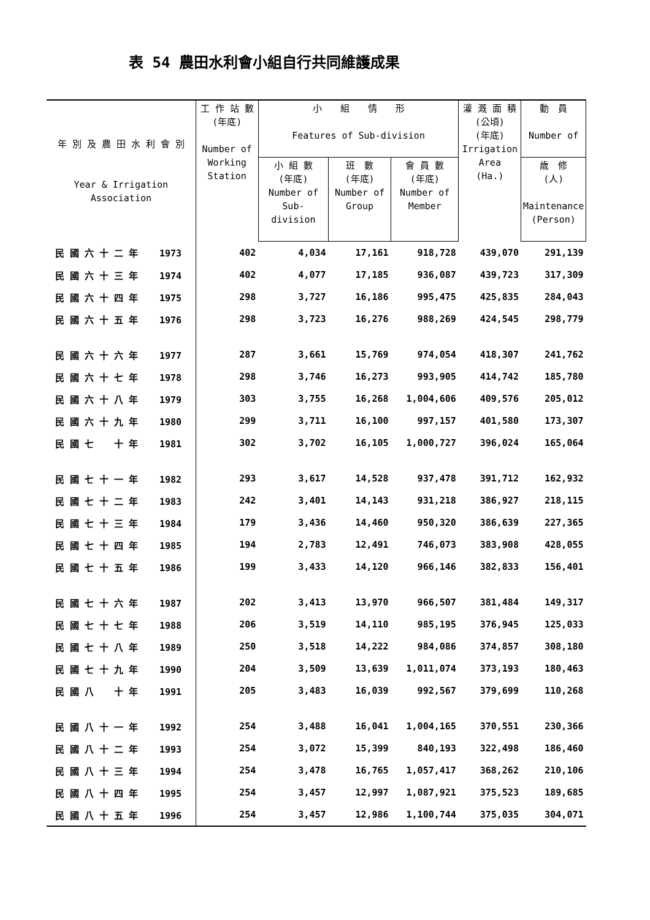表 54 農田水利會小組自行共同維護成果
| 年 別 及 農 田 水 利 會 別 Year & Irrigation Association | 工 作 站 數 (年底) Number of Working Station | 小 組 情 形 Features of Sub-division | | | 灌 溉 面 積 (公頃) (年底) Irrigation Area (Ha.) | 動 員 Number of |
| --- | --- | --- | --- | --- | --- | --- |
| | | 小 組 數 (年底) Number of Sub- division | 班 數 (年底) Number of Group | 會 員 數 (年底) Number of Member | | 歲 修 (人) Maintenance (Person) |
| 民 國 六 十 二 年 1973 | 402 | 4,034 | 17,161 | 918,728 | 439,070 | 291,139 |
| 民 國 六 十 三 年 1974 | 402 | 4,077 | 17,185 | 936,087 | 439,723 | 317,309 |
| 民 國 六 十 四 年 1975 | 298 | 3,727 | 16,186 | 995,475 | 425,835 | 284,043 |
| 民 國 六 十 五 年 1976 | 298 | 3,723 | 16,276 | 988,269 | 424,545 | 298,779 |
| 民 國 六 十 六 年 1977 | 287 | 3,661 | 15,769 | 974,054 | 418,307 | 241,762 |
| 民 國 六 十 七 年 1978 | 298 | 3,746 | 16,273 | 993,905 | 414,742 | 185,780 |
| 民 國 六 十 八 年 1979 | 303 | 3,755 | 16,268 | 1,004,606 | 409,576 | 205,012 |
| 民 國 六 十 九 年 1980 | 299 | 3,711 | 16,100 | 997,157 | 401,580 | 173,307 |
| 民 國 七 十 年 1981 | 302 | 3,702 | 16,105 | 1,000,727 | 396,024 | 165,064 |
| 民 國 七 十 一 年 1982 | 293 | 3,617 | 14,528 | 937,478 | 391,712 | 162,932 |
| 民 國 七 十 二 年 1983 | 242 | 3,401 | 14,143 | 931,218 | 386,927 | 218,115 |
| 民 國 七 十 三 年 1984 | 179 | 3,436 | 14,460 | 950,320 | 386,639 | 227,365 |
| 民 國 七 十 四 年 1985 | 194 | 2,783 | 12,491 | 746,073 | 383,908 | 428,055 |
| 民 國 七 十 五 年 1986 | 199 | 3,433 | 14,120 | 966,146 | 382,833 | 156,401 |
| 民 國 七 十 六 年 1987 | 202 | 3,413 | 13,970 | 966,507 | 381,484 | 149,317 |
| 民 國 七 十 七 年 1988 | 206 | 3,519 | 14,110 | 985,195 | 376,945 | 125,033 |
| 民 國 七 十 八 年 1989 | 250 | 3,518 | 14,222 | 984,086 | 374,857 | 308,180 |
| 民 國 七 十 九 年 1990 | 204 | 3,509 | 13,639 | 1,011,074 | 373,193 | 180,463 |
| 民 國 八 十 年 1991 | 205 | 3,483 | 16,039 | 992,567 | 379,699 | 110,268 |
| 民 國 八 十 一 年 1992 | 254 | 3,488 | 16,041 | 1,004,165 | 370,551 | 230,366 |
| 民 國 八 十 二 年 1993 | 254 | 3,072 | 15,399 | 840,193 | 322,498 | 186,460 |
| 民 國 八 十 三 年 1994 | 254 | 3,478 | 16,765 | 1,057,417 | 368,262 | 210,106 |
| 民 國 八 十 四 年 1995 | 254 | 3,457 | 12,997 | 1,087,921 | 375,523 | 189,685 |
| 民 國 八 十 五 年 1996 | 254 | 3,457 | 12,986 | 1,100,744 | 375,035 | 304,071 |